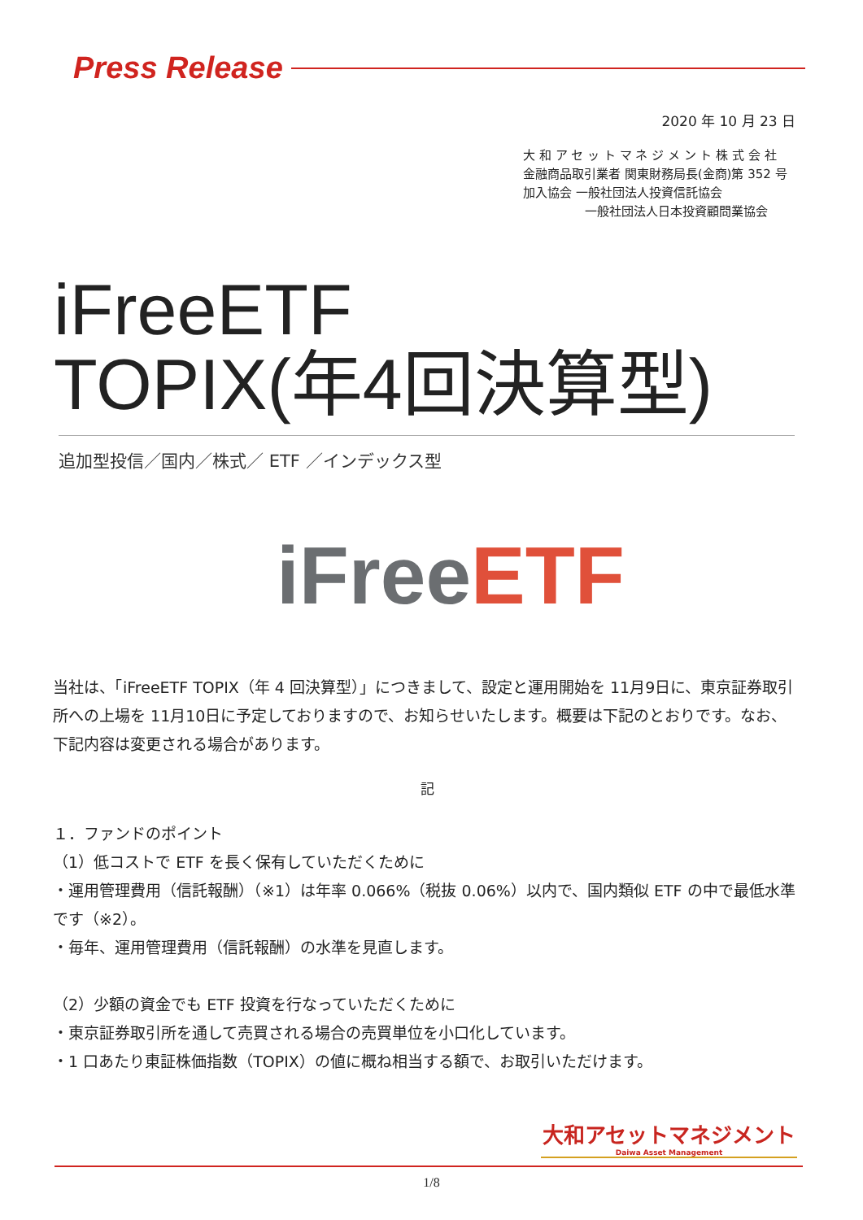Press Release
2020 年 10 月 23 日
大 和 ア セ ッ ト マ ネ ジ メ ン ト 株 式 会 社
金融商品取引業者 関東財務局長(金商)第 352 号
加入協会 一般社団法人投資信託協会
一般社団法人日本投資顧問業協会
iFreeETF
TOPIX(年4回決算型)
追加型投信／国内／株式／ ETF ／インデックス型
iFree ETF
当社は、「iFreeETF TOPIX（年 4 回決算型）」につきまして、設定と運用開始を 11月9日に、東京証券取引所への上場を 11月10日に予定しておりますので、お知らせいたします。概要は下記のとおりです。なお、下記内容は変更される場合があります。
記
１．ファンドのポイント
（1）低コストで ETF を長く保有していただくために
・運用管理費用（信託報酬）（※1）は年率 0.066%（税抜 0.06%）以内で、国内類似 ETF の中で最低水準です（※2）。
・毎年、運用管理費用（信託報酬）の水準を見直します。
（2）少額の資金でも ETF 投資を行なっていただくために
・東京証券取引所を通して売買される場合の売買単位を小口化しています。
・1 口あたり東証株価指数（TOPIX）の値に概ね相当する額で、お取引いただけます。
大和アセットマネジメント
Daiwa Asset Management
1/8